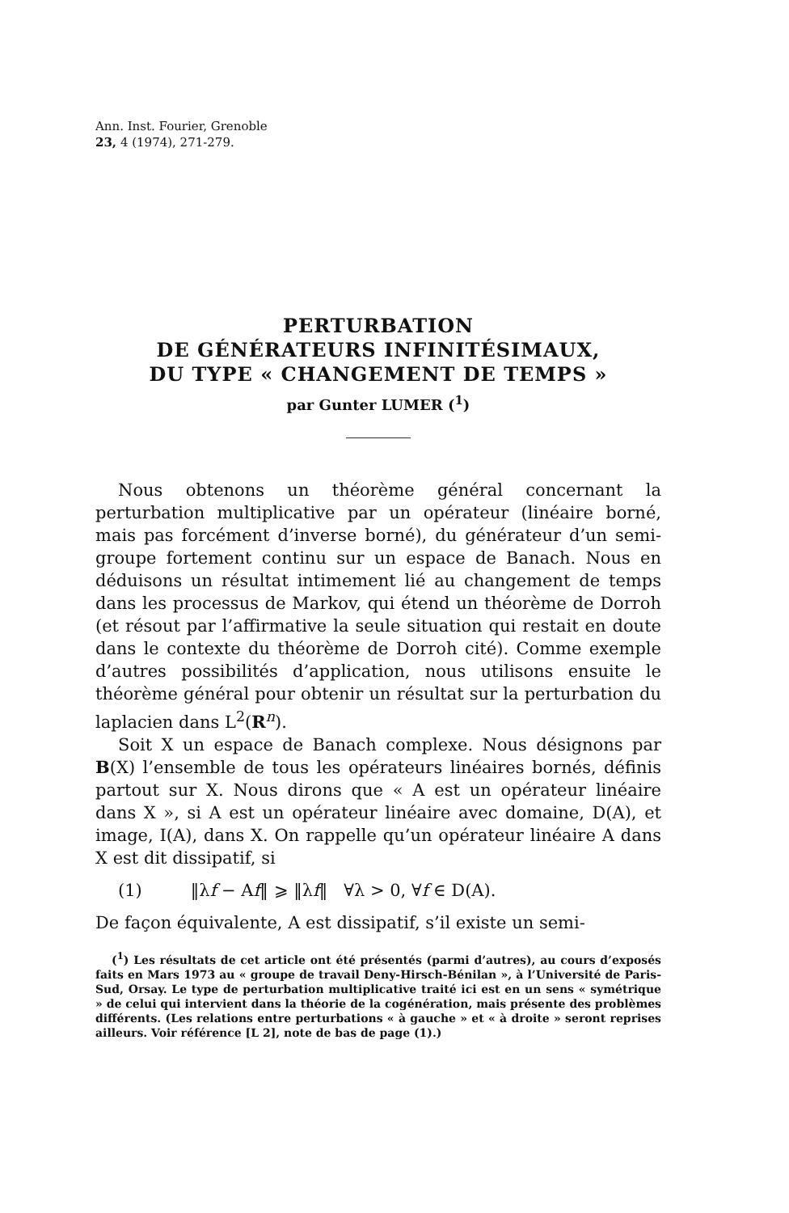Ann. Inst. Fourier, Grenoble
23, 4 (1974), 271-279.
PERTURBATION
DE GÉNÉRATEURS INFINITÉSIMAUX,
DU TYPE « CHANGEMENT DE TEMPS »
par Gunter LUMER (<sup>1</sup>)
Nous obtenons un théorème général concernant la perturbation multiplicative par un opérateur (linéaire borné, mais pas forcément d’inverse borné), du générateur d’un semi-groupe fortement continu sur un espace de Banach. Nous en déduisons un résultat intimement lié au changement de temps dans les processus de Markov, qui étend un théorème de Dorroh (et résout par l’affirmative la seule situation qui restait en doute dans le contexte du théorème de Dorroh cité). Comme exemple d’autres possibilités d’application, nous utilisons ensuite le théorème général pour obtenir un résultat sur la perturbation du laplacien dans L<sup>2</sup>(R<sup>n</sup>).
Soit X un espace de Banach complexe. Nous désignons par B(X) l’ensemble de tous les opérateurs linéaires bornés, définis partout sur X. Nous dirons que « A est un opérateur linéaire dans X », si A est un opérateur linéaire avec domaine, D(A), et image, I(A), dans X. On rappelle qu’un opérateur linéaire A dans X est dit dissipatif, si
(1) ‖λf − Af‖ ⩾ ‖λf‖ ∀λ > 0, ∀f ∈ D(A).
De façon équivalente, A est dissipatif, s’il existe un semi-
(<sup>1</sup>) Les résultats de cet article ont été présentés (parmi d’autres), au cours d’exposés faits en Mars 1973 au « groupe de travail Deny-Hirsch-Bénilan », à l’Université de Paris-Sud, Orsay. Le type de perturbation multiplicative traité ici est en un sens « symétrique » de celui qui intervient dans la théorie de la cogénération, mais présente des problèmes différents. (Les relations entre perturbations « à gauche » et « à droite » seront reprises ailleurs. Voir référence [L 2], note de bas de page (1).)